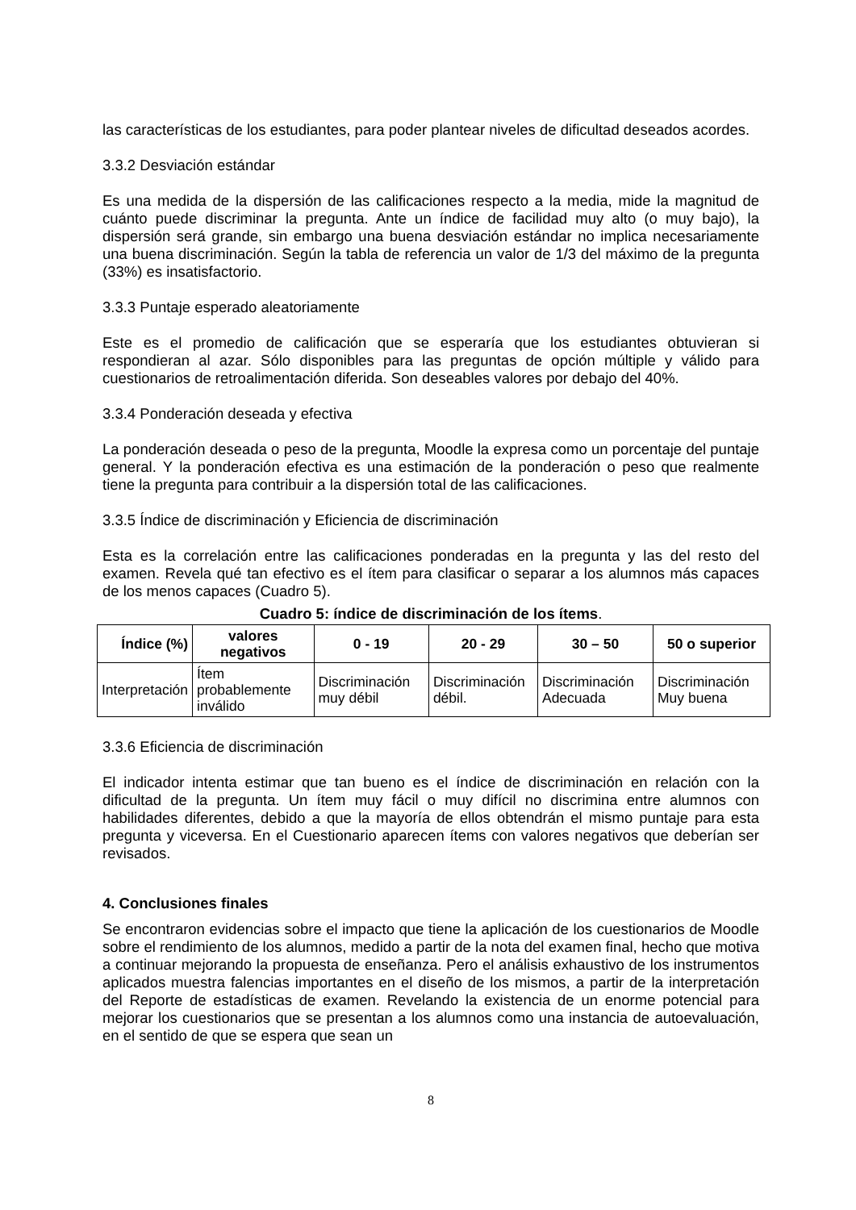las características de los estudiantes, para poder plantear niveles de dificultad deseados acordes.
3.3.2 Desviación estándar
Es una medida de la dispersión de las calificaciones respecto a la media, mide la magnitud de cuánto puede discriminar la pregunta. Ante un índice de facilidad muy alto (o muy bajo), la dispersión será grande, sin embargo una buena desviación estándar no implica necesariamente una buena discriminación. Según la tabla de referencia un valor de 1/3 del máximo de la pregunta (33%) es insatisfactorio.
3.3.3 Puntaje esperado aleatoriamente
Este es el promedio de calificación que se esperaría que los estudiantes obtuvieran si respondieran al azar. Sólo disponibles para las preguntas de opción múltiple y válido para cuestionarios de retroalimentación diferida. Son deseables valores por debajo del 40%.
3.3.4 Ponderación deseada y efectiva
La ponderación deseada o peso de la pregunta, Moodle la expresa como un porcentaje del puntaje general. Y la ponderación efectiva es una estimación de la ponderación o peso que realmente tiene la pregunta para contribuir a la dispersión total de las calificaciones.
3.3.5 Índice de discriminación y Eficiencia de discriminación
Esta es la correlación entre las calificaciones ponderadas en la pregunta y las del resto del examen. Revela qué tan efectivo es el ítem para clasificar o separar a los alumnos más capaces de los menos capaces (Cuadro 5).
Cuadro 5: índice de discriminación de los ítems.
| Índice (%) | valores negativos | 0 - 19 | 20 - 29 | 30 – 50 | 50 o superior |
| --- | --- | --- | --- | --- | --- |
| Interpretación | Ítem probablemente inválido | Discriminación muy débil | Discriminación débil. | Discriminación Adecuada | Discriminación Muy buena |
3.3.6 Eficiencia de discriminación
El indicador intenta estimar que tan bueno es el índice de discriminación en relación con la dificultad de la pregunta. Un ítem muy fácil o muy difícil no discrimina entre alumnos con habilidades diferentes, debido a que la mayoría de ellos obtendrán el mismo puntaje para esta pregunta y viceversa. En el Cuestionario aparecen ítems con valores negativos que deberían ser revisados.
4. Conclusiones finales
Se encontraron evidencias sobre el impacto que tiene la aplicación de los cuestionarios de Moodle sobre el rendimiento de los alumnos, medido a partir de la nota del examen final, hecho que motiva a continuar mejorando la propuesta de enseñanza. Pero el análisis exhaustivo de los instrumentos aplicados muestra falencias importantes en el diseño de los mismos, a partir de la interpretación del Reporte de estadísticas de examen. Revelando la existencia de un enorme potencial para mejorar los cuestionarios que se presentan a los alumnos como una instancia de autoevaluación, en el sentido de que se espera que sean un
8